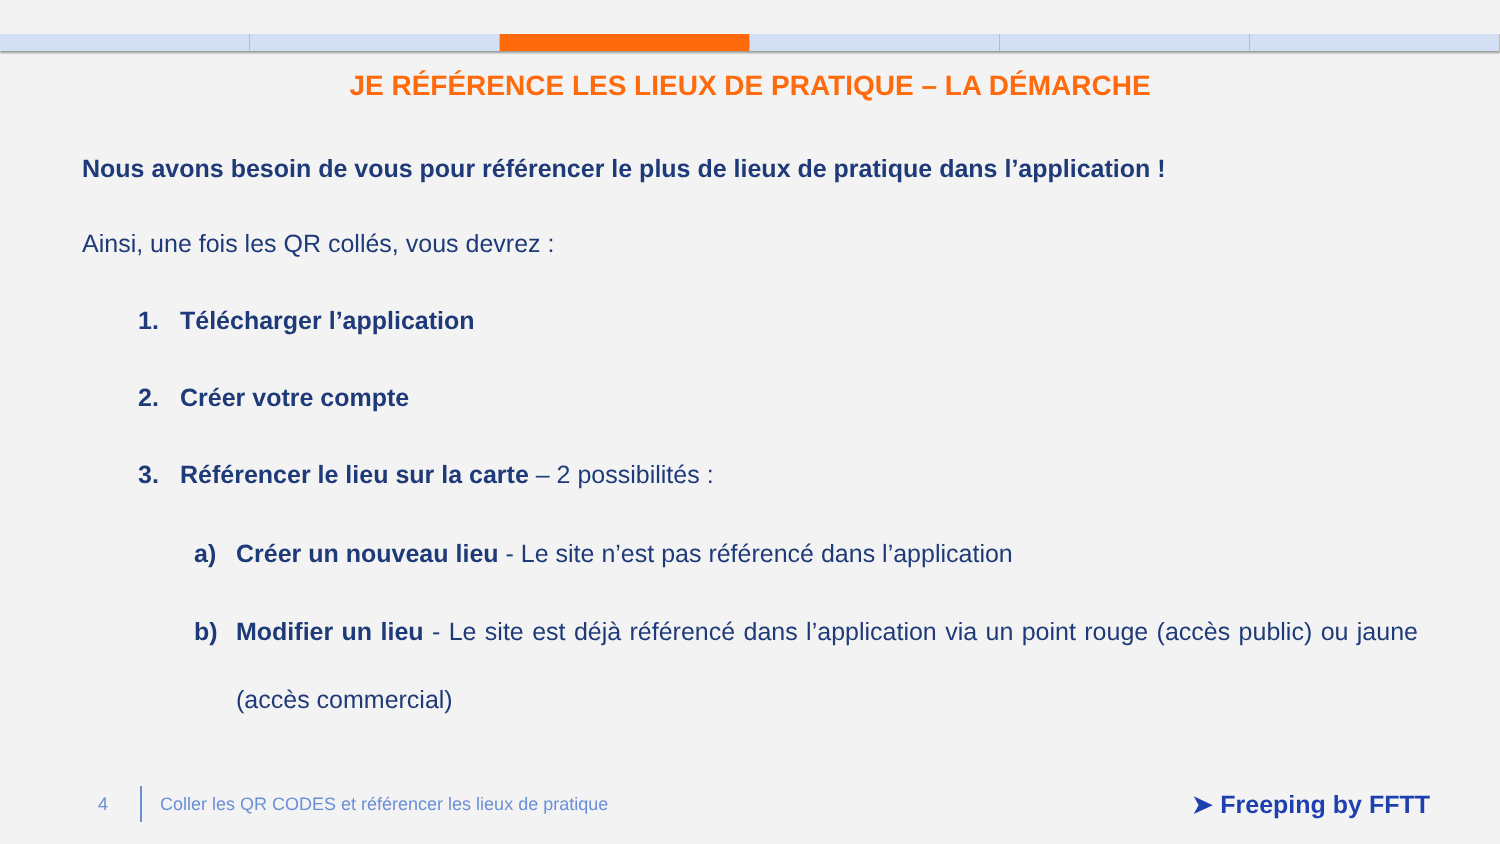JE RÉFÉRENCE LES LIEUX DE PRATIQUE – LA DÉMARCHE
Nous avons besoin de vous pour référencer le plus de lieux de pratique dans l’application !
Ainsi, une fois les QR collés, vous devrez :
1. Télécharger l’application
2. Créer votre compte
3. Référencer le lieu sur la carte – 2 possibilités :
a) Créer un nouveau lieu - Le site n’est pas référencé dans l’application
b) Modifier un lieu - Le site est déjà référencé dans l’application via un point rouge (accès public) ou jaune (accès commercial)
4 Coller les QR CODES et référencer les lieux de pratique ➤ Freeping by FFTT